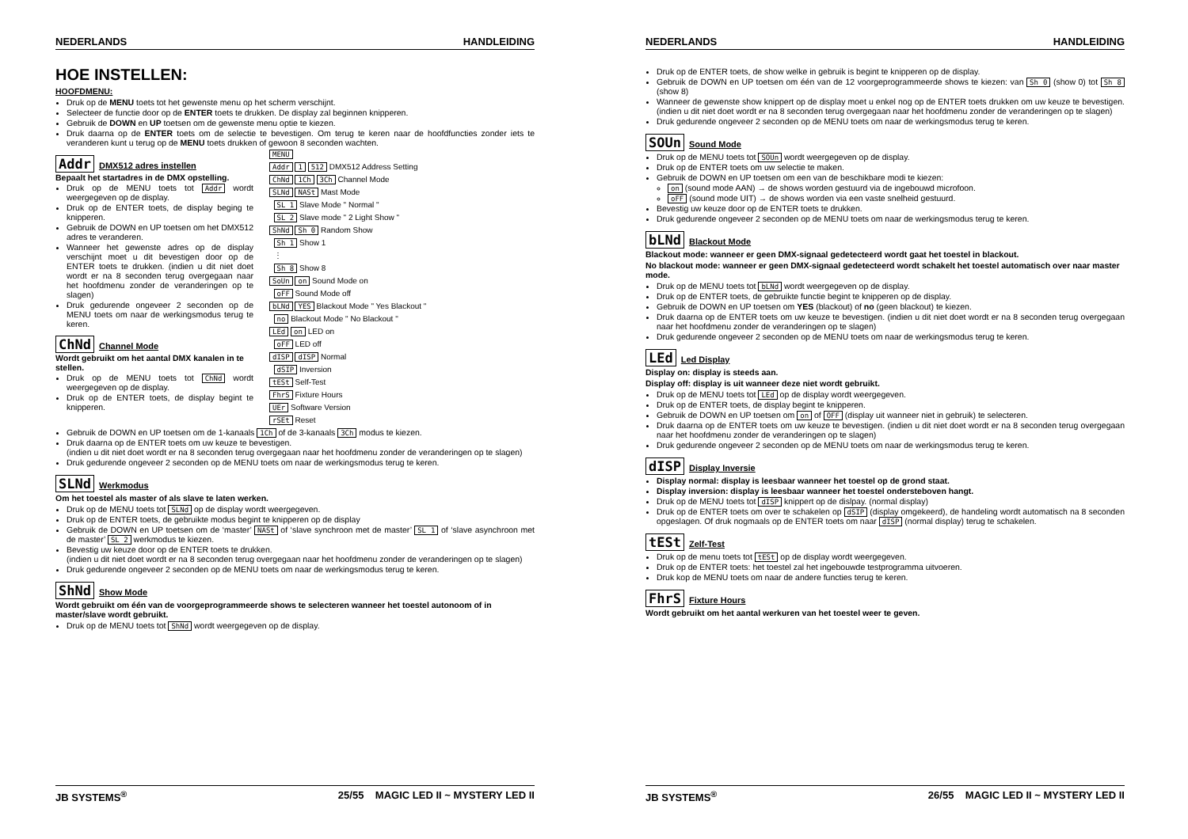NEDERLANDS HANDLEIDING
HOE INSTELLEN:
HOOFDMENU:
Druk op de MENU toets tot het gewenste menu op het scherm verschijnt.
Selecteer de functie door op de ENTER toets te drukken. De display zal beginnen knipperen.
Gebruik de DOWN en UP toetsen om de gewenste menu optie te kiezen.
Druk daarna op de ENTER toets om de selectie te bevestigen. Om terug te keren naar de hoofdfuncties zonder iets te veranderen kunt u terug op de MENU toets drukken of gewoon 8 seconden wachten.
Addr DMX512 adres instellen
Bepaalt het startadres in de DMX opstelling.
Druk op de MENU toets tot Addr wordt weergegeven op de display.
Druk op de ENTER toets, de display beging te knipperen.
Gebruik de DOWN en UP toetsen om het DMX512 adres te veranderen.
Wanneer het gewenste adres op de display verschijnt moet u dit bevestigen door op de ENTER toets te drukken. (indien u dit niet doet wordt er na 8 seconden terug overgegaan naar het hoofdmenu zonder de veranderingen op te slagen)
Druk gedurende ongeveer 2 seconden op de MENU toets om naar de werkingsmodus terug te keren.
ChNd Channel Mode
Wordt gebruikt om het aantal DMX kanalen in te stellen.
Druk op de MENU toets tot ChNd wordt weergegeven op de display.
Druk op de ENTER toets, de display begint te knipperen.
MENU
Addr 1 512 DMX512 Address Setting
ChNd 1Ch 3Ch Channel Mode
SLNd NASt Mast Mode
SL 1 Slave Mode " Normal "
SL 2 Slave mode " 2 Light Show "
ShNd Sh 0 Random Show
Sh 1 Show 1
⋮
Sh 8 Show 8
SoUn on Sound Mode on
oFF Sound Mode off
bLNd YES Blackout Mode " Yes Blackout "
no Blackout Mode " No Blackout "
LEd on LED on
oFF LED off
dISP dISP Normal
dSIP Inversion
tESt Self-Test
FhrS Fixture Hours
UEr Software Version
rSEt Reset
Gebruik de DOWN en UP toetsen om de 1-kanaals 1Ch of de 3-kanaals 3Ch modus te kiezen.
Druk daarna op de ENTER toets om uw keuze te bevestigen.
(indien u dit niet doet wordt er na 8 seconden terug overgegaan naar het hoofdmenu zonder de veranderingen op te slagen)
Druk gedurende ongeveer 2 seconden op de MENU toets om naar de werkingsmodus terug te keren.
SLNd Werkmodus
Om het toestel als master of als slave te laten werken.
Druk op de MENU toets tot SLNd op de display wordt weergegeven.
Druk op de ENTER toets, de gebruikte modus begint te knipperen op de display
Gebruik de DOWN en UP toetsen om de ‘master’ NASt of ‘slave synchroon met de master’ SL 1 of ‘slave asynchroon met de master’ SL 2 werkmodus te kiezen.
Bevestig uw keuze door op de ENTER toets te drukken.
(indien u dit niet doet wordt er na 8 seconden terug overgegaan naar het hoofdmenu zonder de veranderingen op te slagen)
Druk gedurende ongeveer 2 seconden op de MENU toets om naar de werkingsmodus terug te keren.
ShNd Show Mode
Wordt gebruikt om één van de voorgeprogrammeerde shows te selecteren wanneer het toestel autonoom of in master/slave wordt gebruikt.
Druk op de MENU toets tot ShNd wordt weergegeven op de display.
JB SYSTEMS<sup>®</sup> 25/55 MAGIC LED II ~ MYSTERY LED II
NEDERLANDS HANDLEIDING
Druk op de ENTER toets, de show welke in gebruik is begint te knipperen op de display.
Gebruik de DOWN en UP toetsen om één van de 12 voorgeprogrammeerde shows te kiezen: van Sh 0 (show 0) tot Sh 8 (show 8)
Wanneer de gewenste show knippert op de display moet u enkel nog op de ENTER toets drukken om uw keuze te bevestigen.(indien u dit niet doet wordt er na 8 seconden terug overgegaan naar het hoofdmenu zonder de veranderingen op te slagen)
Druk gedurende ongeveer 2 seconden op de MENU toets om naar de werkingsmodus terug te keren.
SOUn Sound Mode
Druk op de MENU toets tot SOUn wordt weergegeven op de display.
Druk op de ENTER toets om uw selectie te maken.
Gebruik de DOWN en UP toetsen om een van de beschikbare modi te kiezen:
on (sound mode AAN) → de shows worden gestuurd via de ingebouwd microfoon.
oFF (sound mode UIT) → de shows worden via een vaste snelheid gestuurd.
Bevestig uw keuze door op de ENTER toets te drukken.
Druk gedurende ongeveer 2 seconden op de MENU toets om naar de werkingsmodus terug te keren.
bLNd Blackout Mode
Blackout mode: wanneer er geen DMX-signaal gedetecteerd wordt gaat het toestel in blackout.
No blackout mode: wanneer er geen DMX-signaal gedetecteerd wordt schakelt het toestel automatisch over naar master mode.
Druk op de MENU toets tot bLNd wordt weergegeven op de display.
Druk op de ENTER toets, de gebruikte functie begint te knipperen op de display.
Gebruik de DOWN en UP toetsen om YES (blackout) of no (geen blackout) te kiezen.
Druk daarna op de ENTER toets om uw keuze te bevestigen. (indien u dit niet doet wordt er na 8 seconden terug overgegaan naar het hoofdmenu zonder de veranderingen op te slagen)
Druk gedurende ongeveer 2 seconden op de MENU toets om naar de werkingsmodus terug te keren.
LEd Led Display
Display on: display is steeds aan.
Display off: display is uit wanneer deze niet wordt gebruikt.
Druk op de MENU toets tot LEd op de display wordt weergegeven.
Druk op de ENTER toets, de display begint te knipperen.
Gebruik de DOWN en UP toetsen om on of OFF (display uit wanneer niet in gebruik) te selecteren.
Druk daarna op de ENTER toets om uw keuze te bevestigen. (indien u dit niet doet wordt er na 8 seconden terug overgegaan naar het hoofdmenu zonder de veranderingen op te slagen)
Druk gedurende ongeveer 2 seconden op de MENU toets om naar de werkingsmodus terug te keren.
dISP Display Inversie
Display normal: display is leesbaar wanneer het toestel op de grond staat.
Display inversion: display is leesbaar wanneer het toestel ondersteboven hangt.
Druk op de MENU toets tot dISP knippert op de dislpay. (normal display)
Druk op de ENTER toets om over te schakelen op dSIP (display omgekeerd), de handeling wordt automatisch na 8 seconden opgeslagen. Of druk nogmaals op de ENTER toets om naar dISP (normal display) terug te schakelen.
tESt Zelf-Test
Druk op de menu toets tot tESt op de display wordt weergegeven.
Druk op de ENTER toets: het toestel zal het ingebouwde testprogramma uitvoeren.
Druk kop de MENU toets om naar de andere functies terug te keren.
FhrS Fixture Hours
Wordt gebruikt om het aantal werkuren van het toestel weer te geven.
JB SYSTEMS<sup>®</sup> 26/55 MAGIC LED II ~ MYSTERY LED II